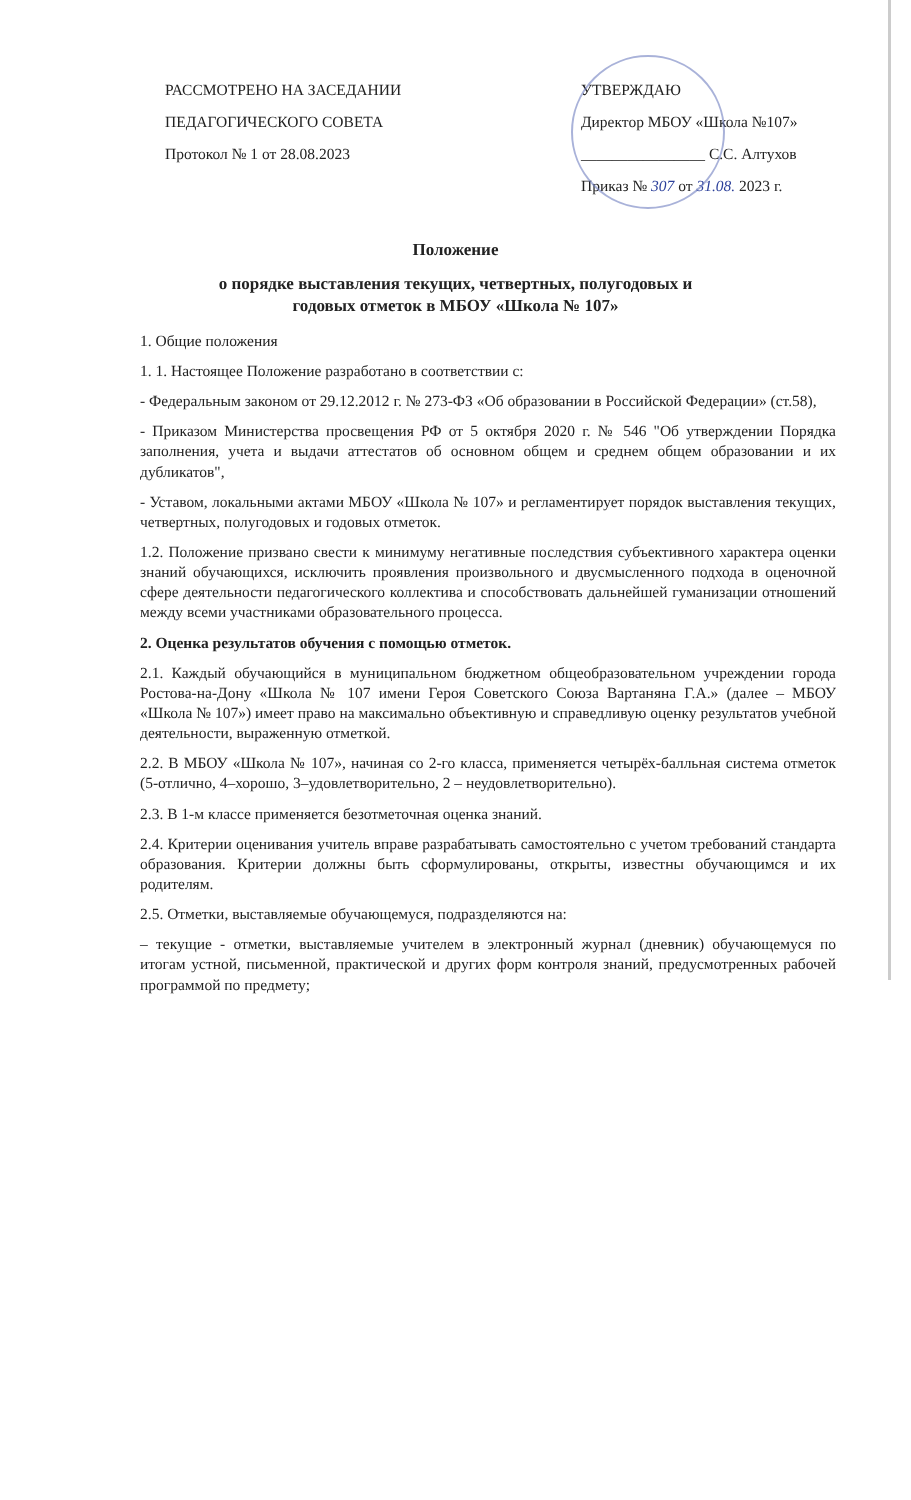РАССМОТРЕНО НА ЗАСЕДАНИИ
ПЕДАГОГИЧЕСКОГО СОВЕТА
Протокол № 1 от 28.08.2023
УТВЕРЖДАЮ
Директор МБОУ «Школа №107»
________________ С.С. Алтухов
Приказ № 307 от 31.08. 2023 г.
Положение
о порядке выставления текущих, четвертных, полугодовых и
годовых отметок в МБОУ «Школа № 107»
1. Общие положения
1. 1. Настоящее Положение разработано в соответствии с:
- Федеральным законом от 29.12.2012 г. № 273-ФЗ «Об образовании в Российской Федерации» (ст.58),
- Приказом Министерства просвещения РФ от 5 октября 2020 г. № 546 "Об утверждении Порядка заполнения, учета и выдачи аттестатов об основном общем и среднем общем образовании и их дубликатов",
- Уставом, локальными актами МБОУ «Школа № 107» и регламентирует порядок выставления текущих, четвертных, полугодовых и годовых отметок.
1.2. Положение призвано свести к минимуму негативные последствия субъективного характера оценки знаний обучающихся, исключить проявления произвольного и двусмысленного подхода в оценочной сфере деятельности педагогического коллектива и способствовать дальнейшей гуманизации отношений между всеми участниками образовательного процесса.
2. Оценка результатов обучения с помощью отметок.
2.1. Каждый обучающийся в муниципальном бюджетном общеобразовательном учреждении города Ростова-на-Дону «Школа № 107 имени Героя Советского Союза Вартаняна Г.А.» (далее – МБОУ «Школа № 107») имеет право на максимально объективную и справедливую оценку результатов учебной деятельности, выраженную отметкой.
2.2. В МБОУ «Школа № 107», начиная со 2-го класса, применяется четырёх-балльная система отметок (5-отлично, 4–хорошо, 3–удовлетворительно, 2 – неудовлетворительно).
2.3. В 1-м классе применяется безотметочная оценка знаний.
2.4. Критерии оценивания учитель вправе разрабатывать самостоятельно с учетом требований стандарта образования. Критерии должны быть сформулированы, открыты, известны обучающимся и их родителям.
2.5. Отметки, выставляемые обучающемуся, подразделяются на:
– текущие - отметки, выставляемые учителем в электронный журнал (дневник) обучающемуся по итогам устной, письменной, практической и других форм контроля знаний, предусмотренных рабочей программой по предмету;